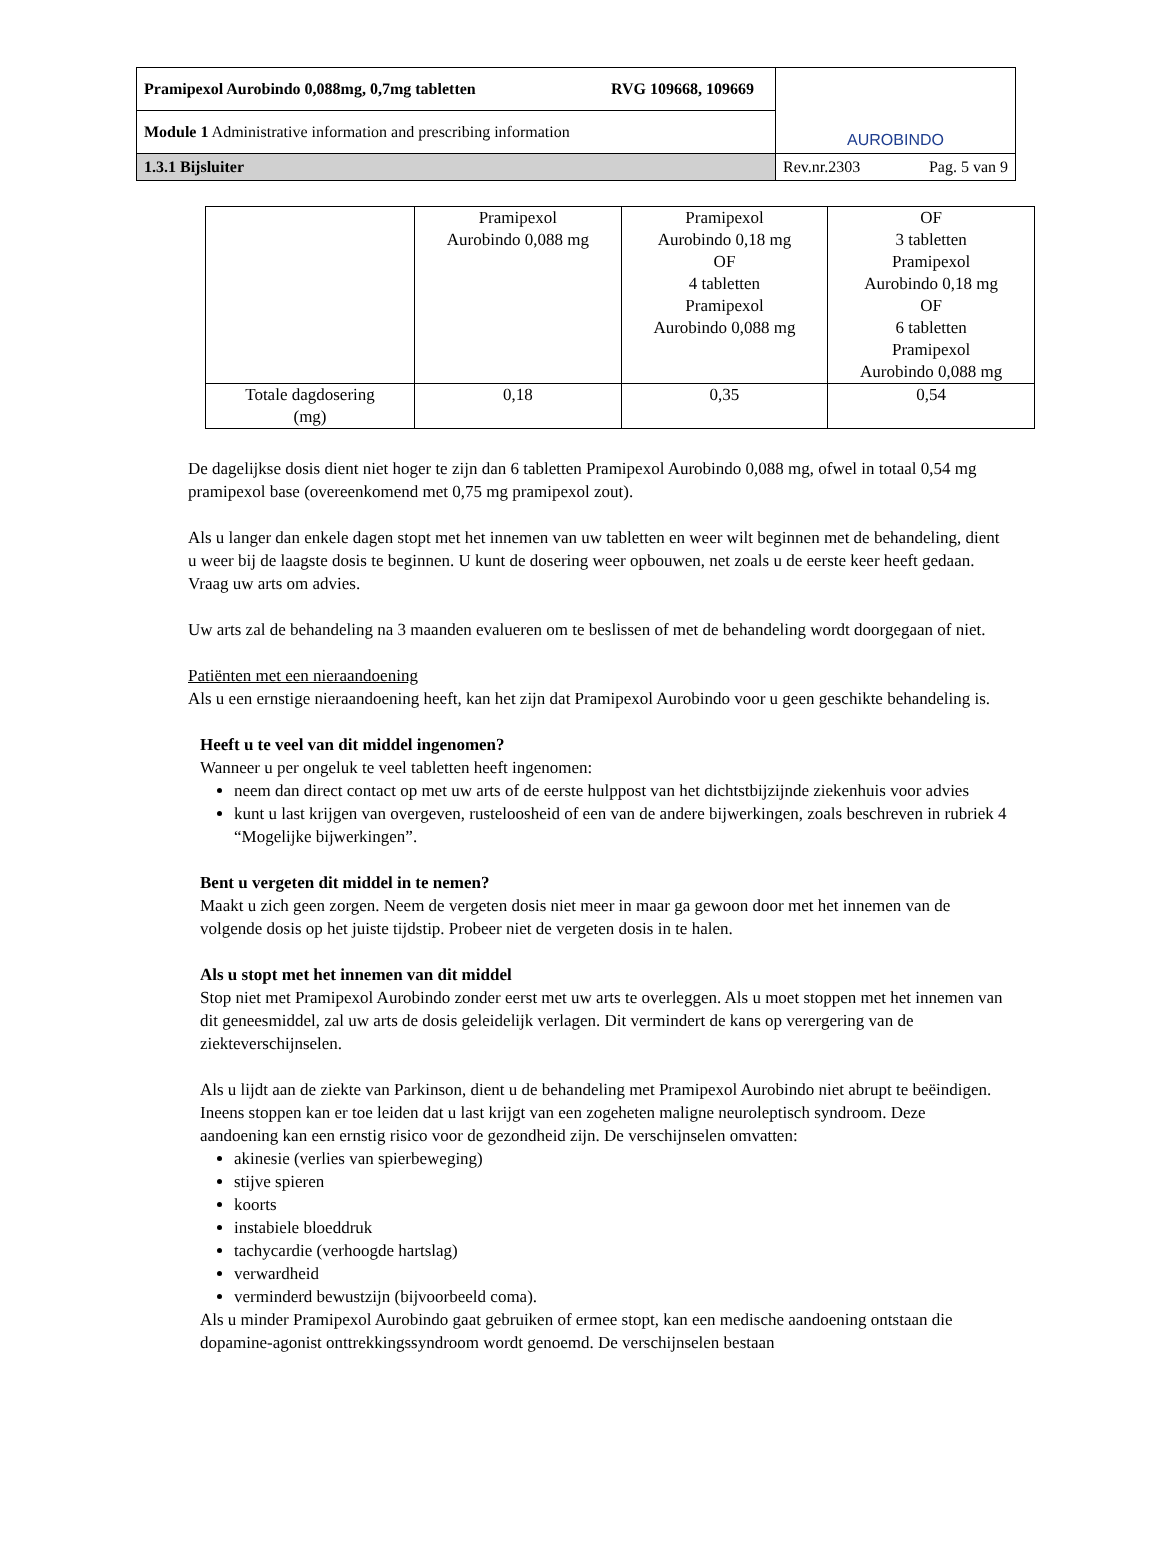| Pramipexol Aurobindo 0,088mg, 0,7mg tabletten RVG 109668, 109669 | AUROBINDO |
| Module 1 Administrative information and prescribing information | |
| 1.3.1 Bijsluiter | Rev.nr.2303 Pag. 5 van 9 |
| | Pramipexol Aurobindo 0,088 mg | Pramipexol Aurobindo 0,18 mg OF 4 tabletten Pramipexol Aurobindo 0,088 mg | OF 3 tabletten Pramipexol Aurobindo 0,18 mg OF 6 tabletten Pramipexol Aurobindo 0,088 mg |
| Totale dagdosering (mg) | 0,18 | 0,35 | 0,54 |
De dagelijkse dosis dient niet hoger te zijn dan 6 tabletten Pramipexol Aurobindo 0,088 mg, ofwel in totaal 0,54 mg pramipexol base (overeenkomend met 0,75 mg pramipexol zout).
Als u langer dan enkele dagen stopt met het innemen van uw tabletten en weer wilt beginnen met de behandeling, dient u weer bij de laagste dosis te beginnen. U kunt de dosering weer opbouwen, net zoals u de eerste keer heeft gedaan. Vraag uw arts om advies.
Uw arts zal de behandeling na 3 maanden evalueren om te beslissen of met de behandeling wordt doorgegaan of niet.
Patiënten met een nieraandoening
Als u een ernstige nieraandoening heeft, kan het zijn dat Pramipexol Aurobindo voor u geen geschikte behandeling is.
Heeft u te veel van dit middel ingenomen?
Wanneer u per ongeluk te veel tabletten heeft ingenomen:
neem dan direct contact op met uw arts of de eerste hulppost van het dichtstbijzijnde ziekenhuis voor advies
kunt u last krijgen van overgeven, rusteloosheid of een van de andere bijwerkingen, zoals beschreven in rubriek 4 “Mogelijke bijwerkingen”.
Bent u vergeten dit middel in te nemen?
Maakt u zich geen zorgen. Neem de vergeten dosis niet meer in maar ga gewoon door met het innemen van de volgende dosis op het juiste tijdstip. Probeer niet de vergeten dosis in te halen.
Als u stopt met het innemen van dit middel
Stop niet met Pramipexol Aurobindo zonder eerst met uw arts te overleggen. Als u moet stoppen met het innemen van dit geneesmiddel, zal uw arts de dosis geleidelijk verlagen. Dit vermindert de kans op verergering van de ziekteverschijnselen.
Als u lijdt aan de ziekte van Parkinson, dient u de behandeling met Pramipexol Aurobindo niet abrupt te beëindigen. Ineens stoppen kan er toe leiden dat u last krijgt van een zogeheten maligne neuroleptisch syndroom. Deze aandoening kan een ernstig risico voor de gezondheid zijn. De verschijnselen omvatten:
akinesie (verlies van spierbeweging)
stijve spieren
koorts
instabiele bloeddruk
tachycardie (verhoogde hartslag)
verwardheid
verminderd bewustzijn (bijvoorbeeld coma).
Als u minder Pramipexol Aurobindo gaat gebruiken of ermee stopt, kan een medische aandoening ontstaan die dopamine-agonist onttrekkingssyndroom wordt genoemd. De verschijnselen bestaan